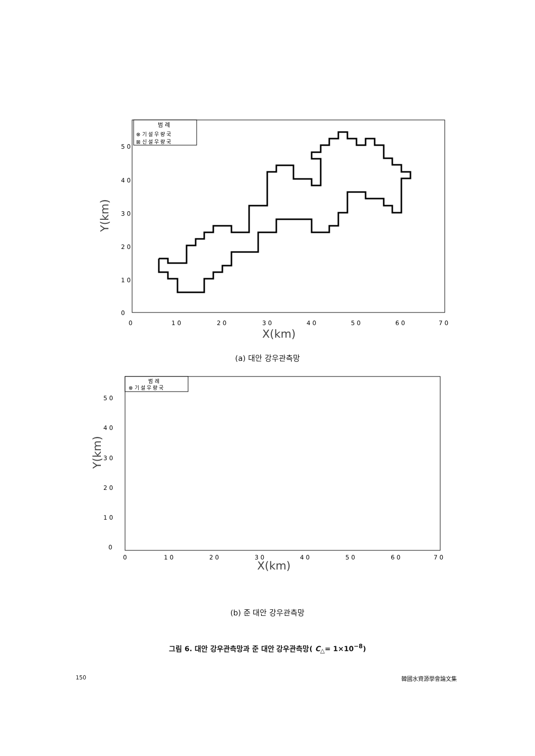범 례
⊗ 기 설 우 량 국
⊠ 신 설 우 량 국
5 0
4 0
3 0
2 0
1 0
0
0
1 0
2 0
3 0
4 0
5 0
6 0
7 0
X(km)
Y(km)
(a) 대안 강우관측망
범 례
⊗ 기 설 우 량 국
5 0
4 0
3 0
2 0
1 0
0
0
1 0
2 0
3 0
4 0
5 0
6 0
7 0
X(km)
Y(km)
(b) 준 대안 강우관측망
그림 6. 대안 강우관측망과 준 대안 강우관측망( C<sub>△</sub>= 1×10<sup>−8</sup>)
150 韓國水資源學會論文集